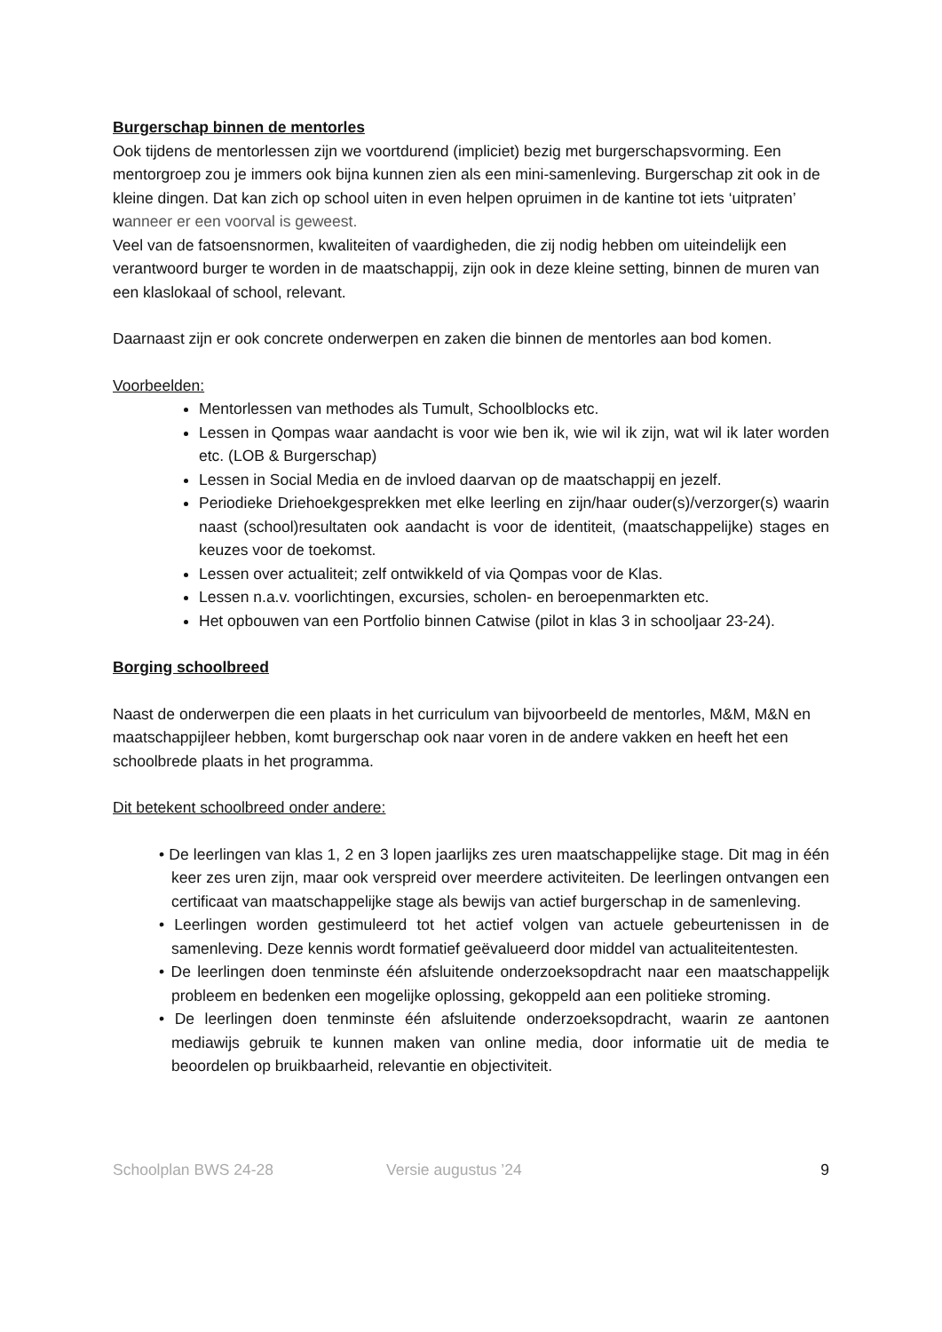Burgerschap binnen de mentorles
Ook tijdens de mentorlessen zijn we voortdurend (impliciet) bezig met burgerschapsvorming. Een mentorgroep zou je immers ook bijna kunnen zien als een mini-samenleving. Burgerschap zit ook in de kleine dingen. Dat kan zich op school uiten in even helpen opruimen in de kantine tot iets ‘uitpraten’ wanneer er een voorval is geweest.
Veel van de fatsoensnormen, kwaliteiten of vaardigheden, die zij nodig hebben om uiteindelijk een verantwoord burger te worden in de maatschappij, zijn ook in deze kleine setting, binnen de muren van een klaslokaal of school, relevant.
Daarnaast zijn er ook concrete onderwerpen en zaken die binnen de mentorles aan bod komen.
Voorbeelden:
Mentorlessen van methodes als Tumult, Schoolblocks etc.
Lessen in Qompas waar aandacht is voor wie ben ik, wie wil ik zijn, wat wil ik later worden etc. (LOB & Burgerschap)
Lessen in Social Media en de invloed daarvan op de maatschappij en jezelf.
Periodieke Driehoekgesprekken met elke leerling en zijn/haar ouder(s)/verzorger(s) waarin naast (school)resultaten ook aandacht is voor de identiteit, (maatschappelijke) stages en keuzes voor de toekomst.
Lessen over actualiteit; zelf ontwikkeld of via Qompas voor de Klas.
Lessen n.a.v. voorlichtingen, excursies, scholen- en beroepenmarkten etc.
Het opbouwen van een Portfolio binnen Catwise (pilot in klas 3 in schooljaar 23-24).
Borging schoolbreed
Naast de onderwerpen die een plaats in het curriculum van bijvoorbeeld de mentorles, M&M, M&N en maatschappijleer hebben, komt burgerschap ook naar voren in de andere vakken en heeft het een schoolbrede plaats in het programma.
Dit betekent schoolbreed onder andere:
• De leerlingen van klas 1, 2 en 3 lopen jaarlijks zes uren maatschappelijke stage. Dit mag in één keer zes uren zijn, maar ook verspreid over meerdere activiteiten. De leerlingen ontvangen een certificaat van maatschappelijke stage als bewijs van actief burgerschap in de samenleving.
• Leerlingen worden gestimuleerd tot het actief volgen van actuele gebeurtenissen in de samenleving. Deze kennis wordt formatief geëvalueerd door middel van actualiteitentesten.
• De leerlingen doen tenminste één afsluitende onderzoeksopdracht naar een maatschappelijk probleem en bedenken een mogelijke oplossing, gekoppeld aan een politieke stroming.
• De leerlingen doen tenminste één afsluitende onderzoeksopdracht, waarin ze aantonen mediawijs gebruik te kunnen maken van online media, door informatie uit de media te beoordelen op bruikbaarheid, relevantie en objectiviteit.
Schoolplan BWS 24-28 Versie augustus ’24 9